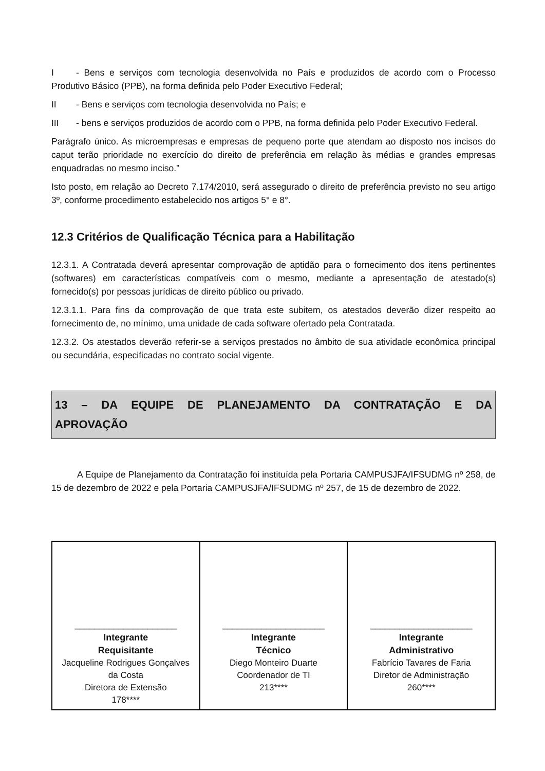I - Bens e serviços com tecnologia desenvolvida no País e produzidos de acordo com o Processo Produtivo Básico (PPB), na forma definida pelo Poder Executivo Federal;
II - Bens e serviços com tecnologia desenvolvida no País; e
III - bens e serviços produzidos de acordo com o PPB, na forma definida pelo Poder Executivo Federal.
Parágrafo único. As microempresas e empresas de pequeno porte que atendam ao disposto nos incisos do caput terão prioridade no exercício do direito de preferência em relação às médias e grandes empresas enquadradas no mesmo inciso.”
Isto posto, em relação ao Decreto 7.174/2010, será assegurado o direito de preferência previsto no seu artigo 3º, conforme procedimento estabelecido nos artigos 5° e 8°.
12.3 Critérios de Qualificação Técnica para a Habilitação
12.3.1. A Contratada deverá apresentar comprovação de aptidão para o fornecimento dos itens pertinentes (softwares) em características compatíveis com o mesmo, mediante a apresentação de atestado(s) fornecido(s) por pessoas jurídicas de direito público ou privado.
12.3.1.1. Para fins da comprovação de que trata este subitem, os atestados deverão dizer respeito ao fornecimento de, no mínimo, uma unidade de cada software ofertado pela Contratada.
12.3.2. Os atestados deverão referir-se a serviços prestados no âmbito de sua atividade econômica principal ou secundária, especificadas no contrato social vigente.
13 – DA EQUIPE DE PLANEJAMENTO DA CONTRATAÇÃO E DA APROVAÇÃO
A Equipe de Planejamento da Contratação foi instituída pela Portaria CAMPUSJFA/IFSUDMG nº 258, de 15 de dezembro de 2022 e pela Portaria CAMPUSJFA/IFSUDMG nº 257, de 15 de dezembro de 2022.
| _____________________ Integrante Requisitante Jacqueline Rodrigues Gonçalves da Costa Diretora de Extensão 178**** | _____________________ Integrante Técnico Diego Monteiro Duarte Coordenador de TI 213**** | _____________________ Integrante Administrativo Fabrício Tavares de Faria Diretor de Administração 260**** |